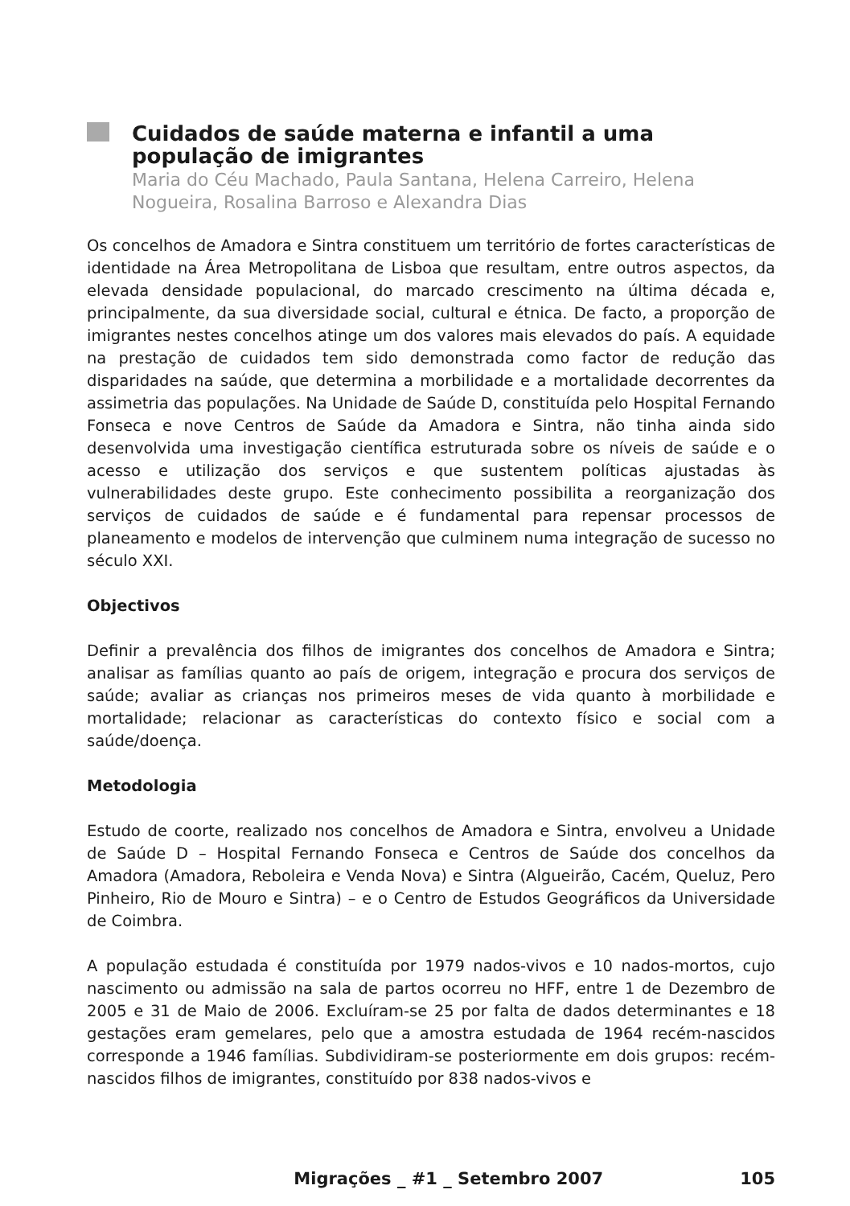Cuidados de saúde materna e infantil a uma população de imigrantes
Maria do Céu Machado, Paula Santana, Helena Carreiro, Helena Nogueira, Rosalina Barroso e Alexandra Dias
Os concelhos de Amadora e Sintra constituem um território de fortes características de identidade na Área Metropolitana de Lisboa que resultam, entre outros aspectos, da elevada densidade populacional, do marcado crescimento na última década e, principalmente, da sua diversidade social, cultural e étnica. De facto, a proporção de imigrantes nestes concelhos atinge um dos valores mais elevados do país. A equidade na prestação de cuidados tem sido demonstrada como factor de redução das disparidades na saúde, que determina a morbilidade e a mortalidade decorrentes da assimetria das populações. Na Unidade de Saúde D, constituída pelo Hospital Fernando Fonseca e nove Centros de Saúde da Amadora e Sintra, não tinha ainda sido desenvolvida uma investigação científica estruturada sobre os níveis de saúde e o acesso e utilização dos serviços e que sustentem políticas ajustadas às vulnerabilidades deste grupo. Este conhecimento possibilita a reorganização dos serviços de cuidados de saúde e é fundamental para repensar processos de planeamento e modelos de intervenção que culminem numa integração de sucesso no século XXI.
Objectivos
Definir a prevalência dos filhos de imigrantes dos concelhos de Amadora e Sintra; analisar as famílias quanto ao país de origem, integração e procura dos serviços de saúde; avaliar as crianças nos primeiros meses de vida quanto à morbilidade e mortalidade; relacionar as características do contexto físico e social com a saúde/doença.
Metodologia
Estudo de coorte, realizado nos concelhos de Amadora e Sintra, envolveu a Unidade de Saúde D – Hospital Fernando Fonseca e Centros de Saúde dos concelhos da Amadora (Amadora, Reboleira e Venda Nova) e Sintra (Algueirão, Cacém, Queluz, Pero Pinheiro, Rio de Mouro e Sintra) – e o Centro de Estudos Geográficos da Universidade de Coimbra.
A população estudada é constituída por 1979 nados-vivos e 10 nados-mortos, cujo nascimento ou admissão na sala de partos ocorreu no HFF, entre 1 de Dezembro de 2005 e 31 de Maio de 2006. Excluíram-se 25 por falta de dados determinantes e 18 gestações eram gemelares, pelo que a amostra estudada de 1964 recém-nascidos corresponde a 1946 famílias. Subdividiram-se posteriormente em dois grupos: recém-nascidos filhos de imigrantes, constituído por 838 nados-vivos e
Migrações _ #1 _ Setembro 2007 105